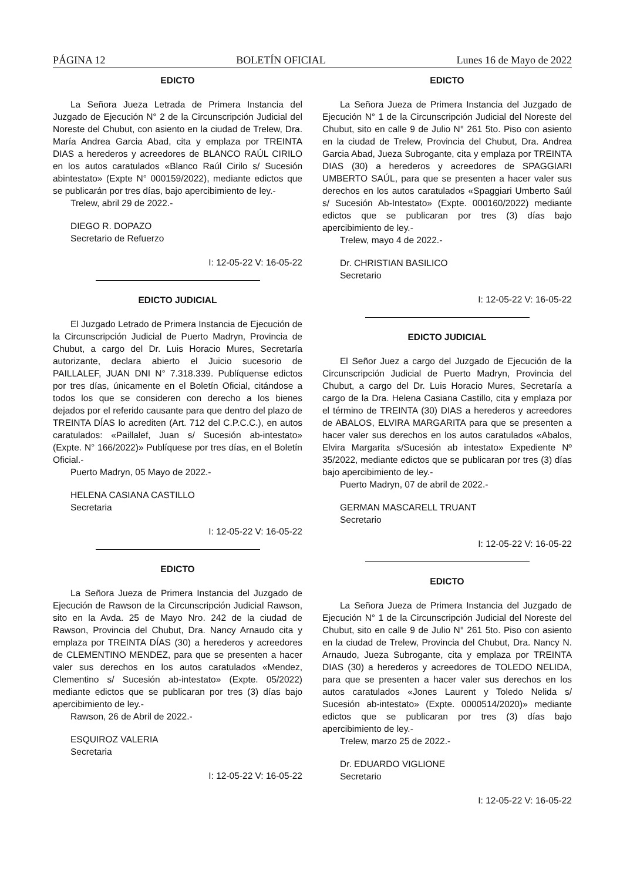PÁGINA 12 BOLETÍN OFICIAL Lunes 16 de Mayo de 2022
EDICTO
La Señora Jueza Letrada de Primera Instancia del Juzgado de Ejecución N° 2 de la Circunscripción Judicial del Noreste del Chubut, con asiento en la ciudad de Trelew, Dra. María Andrea Garcia Abad, cita y emplaza por TREINTA DIAS a herederos y acreedores de BLANCO RAÚL CIRILO en los autos caratulados «Blanco Raúl Cirilo s/ Sucesión abintestato» (Expte N° 000159/2022), mediante edictos que se publicarán por tres días, bajo apercibimiento de ley.-
Trelew, abril 29 de 2022.-
DIEGO R. DOPAZO
Secretario de Refuerzo
I: 12-05-22 V: 16-05-22
EDICTO JUDICIAL
El Juzgado Letrado de Primera Instancia de Ejecución de la Circunscripción Judicial de Puerto Madryn, Provincia de Chubut, a cargo del Dr. Luis Horacio Mures, Secretaría autorizante, declara abierto el Juicio sucesorio de PAILLALEF, JUAN DNI N° 7.318.339. Publíquense edictos por tres días, únicamente en el Boletín Oficial, citándose a todos los que se consideren con derecho a los bienes dejados por el referido causante para que dentro del plazo de TREINTA DÍAS lo acrediten (Art. 712 del C.P.C.C.), en autos caratulados: «Paillalef, Juan s/ Sucesión ab-intestato» (Expte. N° 166/2022)» Publíquese por tres días, en el Boletín Oficial.-
Puerto Madryn, 05 Mayo de 2022.-
HELENA CASIANA CASTILLO
Secretaria
I: 12-05-22 V: 16-05-22
EDICTO
La Señora Jueza de Primera Instancia del Juzgado de Ejecución de Rawson de la Circunscripción Judicial Rawson, sito en la Avda. 25 de Mayo Nro. 242 de la ciudad de Rawson, Provincia del Chubut, Dra. Nancy Arnaudo cita y emplaza por TREINTA DÍAS (30) a herederos y acreedores de CLEMENTINO MENDEZ, para que se presenten a hacer valer sus derechos en los autos caratulados «Mendez, Clementino s/ Sucesión ab-intestato» (Expte. 05/2022) mediante edictos que se publicaran por tres (3) días bajo apercibimiento de ley.-
Rawson, 26 de Abril de 2022.-
ESQUIROZ VALERIA
Secretaria
I: 12-05-22 V: 16-05-22
EDICTO
La Señora Jueza de Primera Instancia del Juzgado de Ejecución N° 1 de la Circunscripción Judicial del Noreste del Chubut, sito en calle 9 de Julio N° 261 5to. Piso con asiento en la ciudad de Trelew, Provincia del Chubut, Dra. Andrea Garcia Abad, Jueza Subrogante, cita y emplaza por TREINTA DIAS (30) a herederos y acreedores de SPAGGIARI UMBERTO SAÚL, para que se presenten a hacer valer sus derechos en los autos caratulados «Spaggiari Umberto Saúl s/ Sucesión Ab-Intestato» (Expte. 000160/2022) mediante edictos que se publicaran por tres (3) días bajo apercibimiento de ley.-
Trelew, mayo 4 de 2022.-
Dr. CHRISTIAN BASILICO
Secretario
I: 12-05-22 V: 16-05-22
EDICTO JUDICIAL
El Señor Juez a cargo del Juzgado de Ejecución de la Circunscripción Judicial de Puerto Madryn, Provincia del Chubut, a cargo del Dr. Luis Horacio Mures, Secretaría a cargo de la Dra. Helena Casiana Castillo, cita y emplaza por el término de TREINTA (30) DIAS a herederos y acreedores de ABALOS, ELVIRA MARGARITA para que se presenten a hacer valer sus derechos en los autos caratulados «Abalos, Elvira Margarita s/Sucesión ab intestato» Expediente Nº 35/2022, mediante edictos que se publicaran por tres (3) días bajo apercibimiento de ley.-
Puerto Madryn, 07 de abril de 2022.-
GERMAN MASCARELL TRUANT
Secretario
I: 12-05-22 V: 16-05-22
EDICTO
La Señora Jueza de Primera Instancia del Juzgado de Ejecución N° 1 de la Circunscripción Judicial del Noreste del Chubut, sito en calle 9 de Julio N° 261 5to. Piso con asiento en la ciudad de Trelew, Provincia del Chubut, Dra. Nancy N. Arnaudo, Jueza Subrogante, cita y emplaza por TREINTA DIAS (30) a herederos y acreedores de TOLEDO NELIDA, para que se presenten a hacer valer sus derechos en los autos caratulados «Jones Laurent y Toledo Nelida s/ Sucesión ab-intestato» (Expte. 0000514/2020)» mediante edictos que se publicaran por tres (3) días bajo apercibimiento de ley.-
Trelew, marzo 25 de 2022.-
Dr. EDUARDO VIGLIONE
Secretario
I: 12-05-22 V: 16-05-22